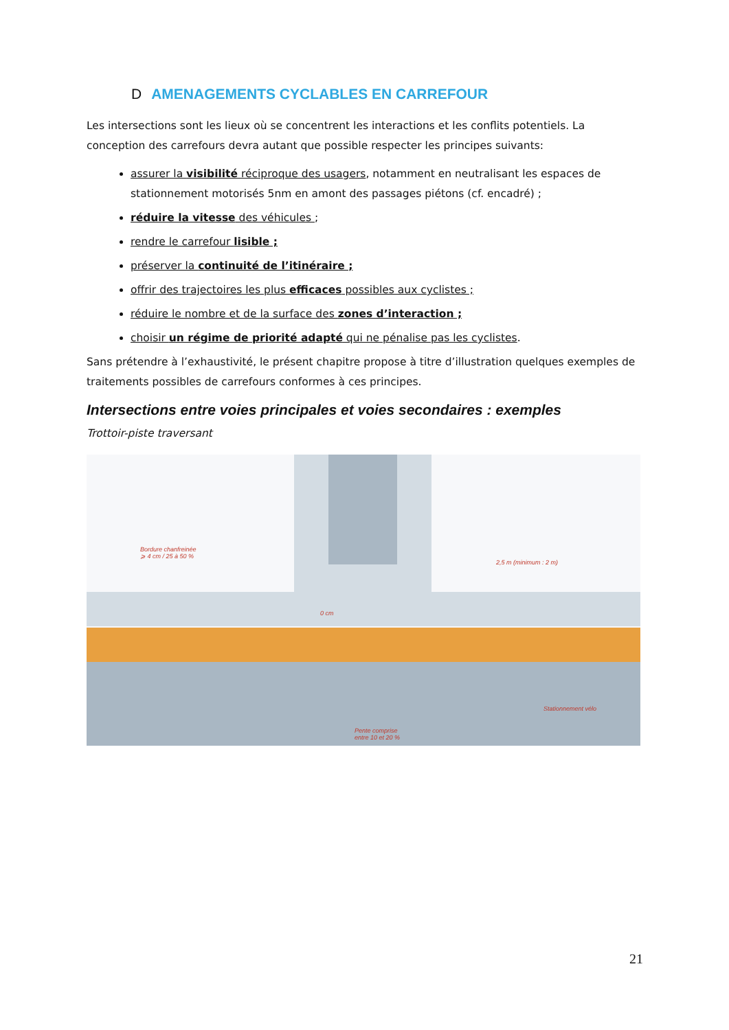D AMENAGEMENTS CYCLABLES EN CARREFOUR
Les intersections sont les lieux où se concentrent les interactions et les conflits potentiels. La conception des carrefours devra autant que possible respecter les principes suivants:
assurer la visibilité réciproque des usagers, notamment en neutralisant les espaces de stationnement motorisés 5nm en amont des passages piétons (cf. encadré) ;
réduire la vitesse des véhicules ;
rendre le carrefour lisible ;
préserver la continuité de l’itinéraire ;
offrir des trajectoires les plus efficaces possibles aux cyclistes ;
réduire le nombre et de la surface des zones d’interaction ;
choisir un régime de priorité adapté qui ne pénalise pas les cyclistes.
Sans prétendre à l’exhaustivité, le présent chapitre propose à titre d’illustration quelques exemples de traitements possibles de carrefours conformes à ces principes.
Intersections entre voies principales et voies secondaires : exemples
Trottoir-piste traversant
Bordure chanfreinée
⩾ 4 cm / 25 à 50 %
2,5 m (minimum : 2 m)
0 cm
Stationnement vélo
Pente comprise
entre 10 et 20 %
21